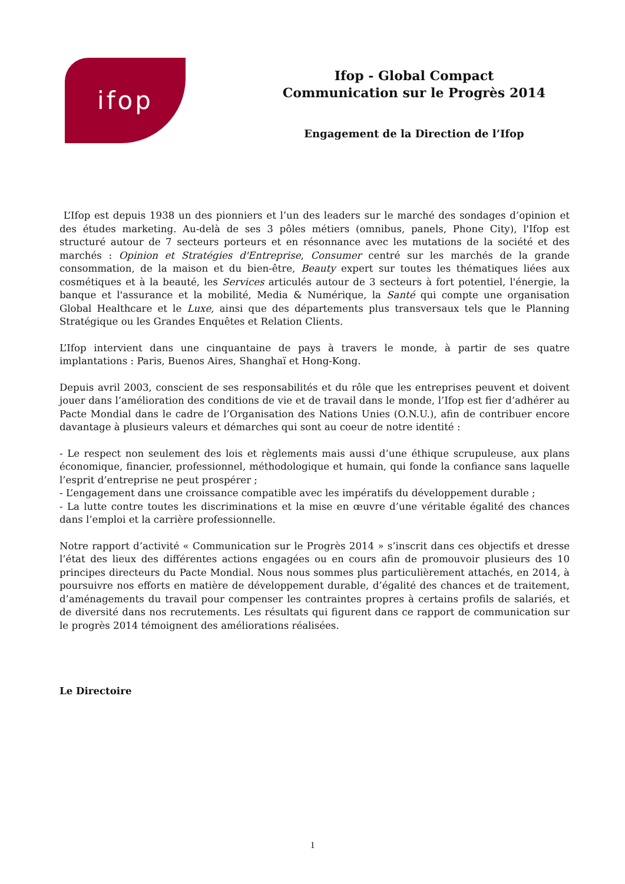ifop
Ifop - Global Compact
Communication sur le Progrès 2014
Engagement de la Direction de l’Ifop
L’Ifop est depuis 1938 un des pionniers et l’un des leaders sur le marché des sondages d’opinion et des études marketing. Au-delà de ses 3 pôles métiers (omnibus, panels, Phone City), l'Ifop est structuré autour de 7 secteurs porteurs et en résonnance avec les mutations de la société et des marchés : Opinion et Stratégies d'Entreprise, Consumer centré sur les marchés de la grande consommation, de la maison et du bien-être, Beauty expert sur toutes les thématiques liées aux cosmétiques et à la beauté, les Services articulés autour de 3 secteurs à fort potentiel, l'énergie, la banque et l'assurance et la mobilité, Media & Numérique, la Santé qui compte une organisation Global Healthcare et le Luxe, ainsi que des départements plus transversaux tels que le Planning Stratégique ou les Grandes Enquêtes et Relation Clients.
L’Ifop intervient dans une cinquantaine de pays à travers le monde, à partir de ses quatre implantations : Paris, Buenos Aires, Shanghaï et Hong-Kong.
Depuis avril 2003, conscient de ses responsabilités et du rôle que les entreprises peuvent et doivent jouer dans l’amélioration des conditions de vie et de travail dans le monde, l’Ifop est fier d’adhérer au Pacte Mondial dans le cadre de l’Organisation des Nations Unies (O.N.U.), afin de contribuer encore davantage à plusieurs valeurs et démarches qui sont au coeur de notre identité :
- Le respect non seulement des lois et règlements mais aussi d’une éthique scrupuleuse, aux plans économique, financier, professionnel, méthodologique et humain, qui fonde la confiance sans laquelle l’esprit d’entreprise ne peut prospérer ;
- L’engagement dans une croissance compatible avec les impératifs du développement durable ;
- La lutte contre toutes les discriminations et la mise en œuvre d’une véritable égalité des chances dans l’emploi et la carrière professionnelle.
Notre rapport d’activité « Communication sur le Progrès 2014 » s’inscrit dans ces objectifs et dresse l’état des lieux des différentes actions engagées ou en cours afin de promouvoir plusieurs des 10 principes directeurs du Pacte Mondial. Nous nous sommes plus particulièrement attachés, en 2014, à poursuivre nos efforts en matière de développement durable, d’égalité des chances et de traitement, d’aménagements du travail pour compenser les contraintes propres à certains profils de salariés, et de diversité dans nos recrutements. Les résultats qui figurent dans ce rapport de communication sur le progrès 2014 témoignent des améliorations réalisées.
Le Directoire
1